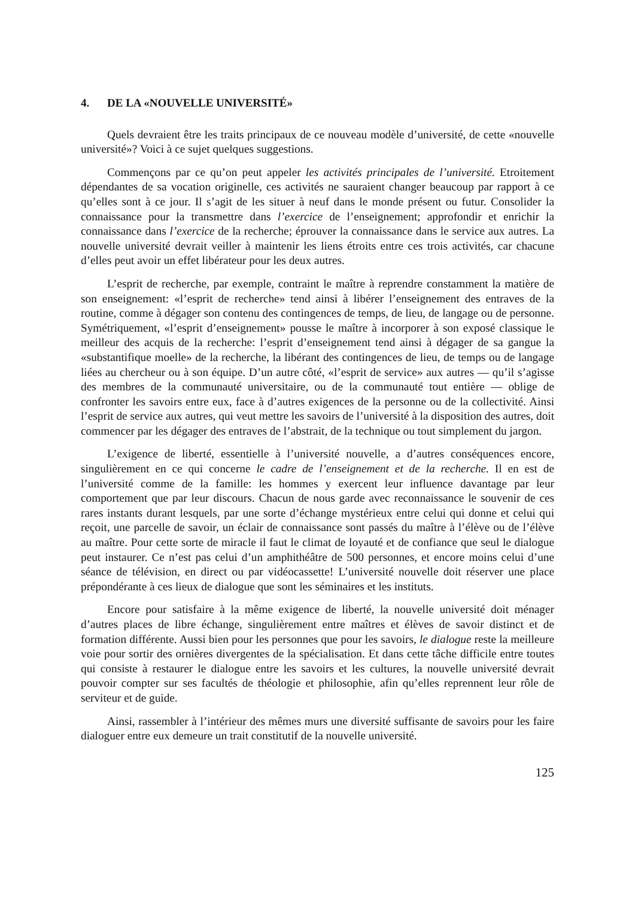4. DE LA «NOUVELLE UNIVERSITÉ»
Quels devraient être les traits principaux de ce nouveau modèle d’université, de cette «nouvelle université»? Voici à ce sujet quelques suggestions.
Commençons par ce qu’on peut appeler les activités principales de l’université. Etroitement dépendantes de sa vocation originelle, ces activités ne sauraient changer beaucoup par rapport à ce qu’elles sont à ce jour. Il s’agit de les situer à neuf dans le monde présent ou futur. Consolider la connaissance pour la transmettre dans l’exercice de l’enseignement; approfondir et enrichir la connaissance dans l’exercice de la recherche; éprouver la connaissance dans le service aux autres. La nouvelle université devrait veiller à maintenir les liens étroits entre ces trois activités, car chacune d’elles peut avoir un effet libérateur pour les deux autres.
L’esprit de recherche, par exemple, contraint le maître à reprendre constamment la matière de son enseignement: «l’esprit de recherche» tend ainsi à libérer l’enseignement des entraves de la routine, comme à dégager son contenu des contingences de temps, de lieu, de langage ou de personne. Symétriquement, «l’esprit d’enseignement» pousse le maître à incorporer à son exposé classique le meilleur des acquis de la recherche: l’esprit d’enseignement tend ainsi à dégager de sa gangue la «substantifique moelle» de la recherche, la libérant des contingences de lieu, de temps ou de langage liées au chercheur ou à son équipe. D’un autre côté, «l’esprit de service» aux autres — qu’il s’agisse des membres de la communauté universitaire, ou de la communauté tout entière — oblige de confronter les savoirs entre eux, face à d’autres exigences de la personne ou de la collectivité. Ainsi l’esprit de service aux autres, qui veut mettre les savoirs de l’université à la disposition des autres, doit commencer par les dégager des entraves de l’abstrait, de la technique ou tout simplement du jargon.
L’exigence de liberté, essentielle à l’université nouvelle, a d’autres conséquences encore, singulièrement en ce qui concerne le cadre de l’enseignement et de la recherche. Il en est de l’université comme de la famille: les hommes y exercent leur influence davantage par leur comportement que par leur discours. Chacun de nous garde avec reconnaissance le souvenir de ces rares instants durant lesquels, par une sorte d’échange mystérieux entre celui qui donne et celui qui reçoit, une parcelle de savoir, un éclair de connaissance sont passés du maître à l’élève ou de l’élève au maître. Pour cette sorte de miracle il faut le climat de loyauté et de confiance que seul le dialogue peut instaurer. Ce n’est pas celui d’un amphithéâtre de 500 personnes, et encore moins celui d’une séance de télévision, en direct ou par vidéocassette! L’université nouvelle doit réserver une place prépondérante à ces lieux de dialogue que sont les séminaires et les instituts.
Encore pour satisfaire à la même exigence de liberté, la nouvelle université doit ménager d’autres places de libre échange, singulièrement entre maîtres et élèves de savoir distinct et de formation différente. Aussi bien pour les personnes que pour les savoirs, le dialogue reste la meilleure voie pour sortir des ornières divergentes de la spécialisation. Et dans cette tâche difficile entre toutes qui consiste à restaurer le dialogue entre les savoirs et les cultures, la nouvelle université devrait pouvoir compter sur ses facultés de théologie et philosophie, afin qu’elles reprennent leur rôle de serviteur et de guide.
Ainsi, rassembler à l’intérieur des mêmes murs une diversité suffisante de savoirs pour les faire dialoguer entre eux demeure un trait constitutif de la nouvelle université.
125